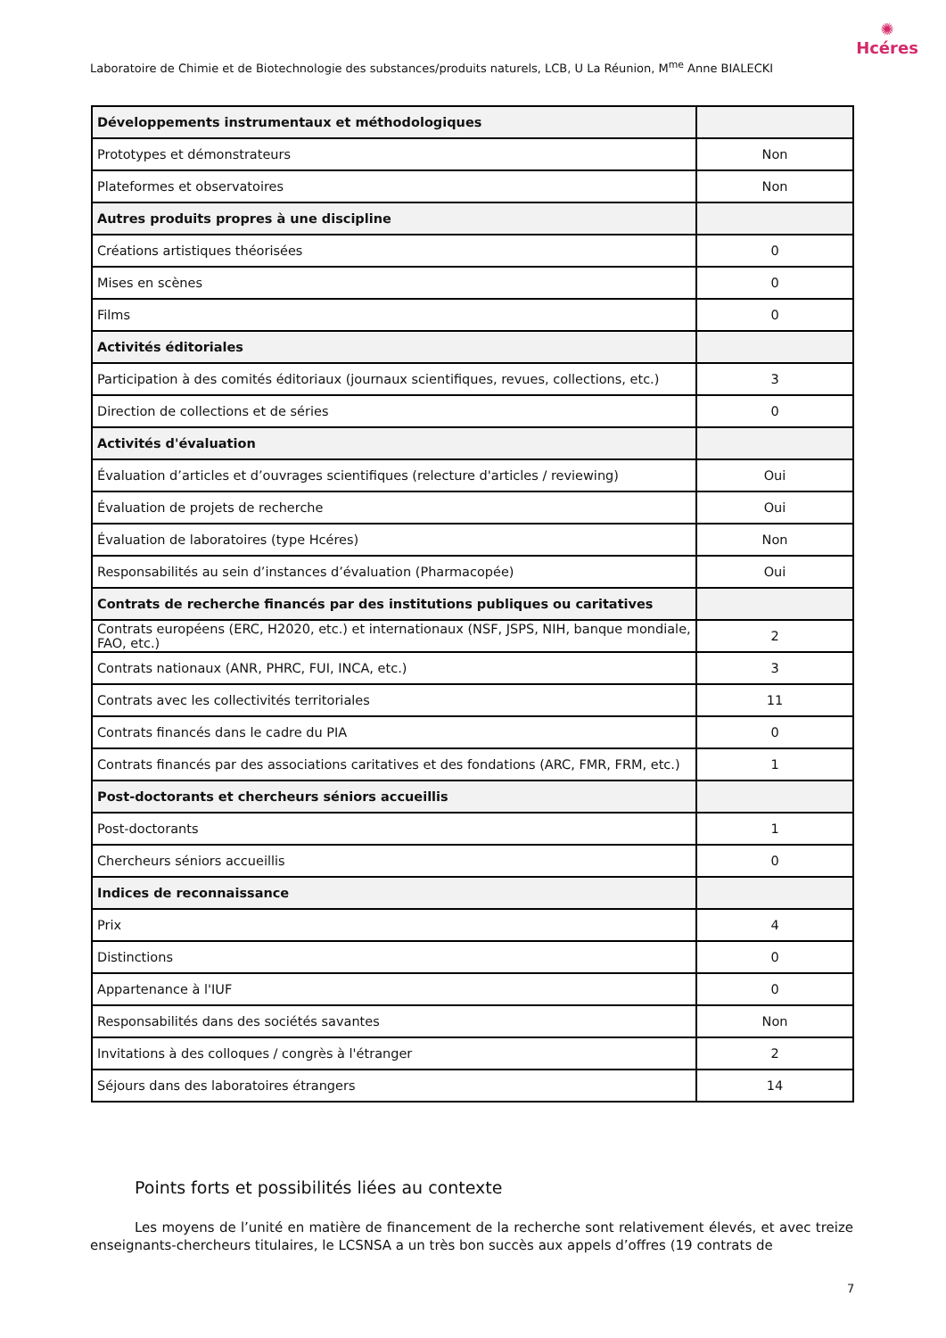Laboratoire de Chimie et de Biotechnologie des substances/produits naturels, LCB, U La Réunion, M<sup>me</sup> Anne BIALECKI
✺
Hcéres
| Développements instrumentaux et méthodologiques | |
| Prototypes et démonstrateurs | Non |
| Plateformes et observatoires | Non |
| Autres produits propres à une discipline | |
| Créations artistiques théorisées | 0 |
| Mises en scènes | 0 |
| Films | 0 |
| Activités éditoriales | |
| Participation à des comités éditoriaux (journaux scientifiques, revues, collections, etc.) | 3 |
| Direction de collections et de séries | 0 |
| Activités d'évaluation | |
| Évaluation d’articles et d’ouvrages scientifiques (relecture d'articles / reviewing) | Oui |
| Évaluation de projets de recherche | Oui |
| Évaluation de laboratoires (type Hcéres) | Non |
| Responsabilités au sein d’instances d’évaluation (Pharmacopée) | Oui |
| Contrats de recherche financés par des institutions publiques ou caritatives | |
| Contrats européens (ERC, H2020, etc.) et internationaux (NSF, JSPS, NIH, banque mondiale, FAO, etc.) | 2 |
| Contrats nationaux (ANR, PHRC, FUI, INCA, etc.) | 3 |
| Contrats avec les collectivités territoriales | 11 |
| Contrats financés dans le cadre du PIA | 0 |
| Contrats financés par des associations caritatives et des fondations (ARC, FMR, FRM, etc.) | 1 |
| Post-doctorants et chercheurs séniors accueillis | |
| Post-doctorants | 1 |
| Chercheurs séniors accueillis | 0 |
| Indices de reconnaissance | |
| Prix | 4 |
| Distinctions | 0 |
| Appartenance à l'IUF | 0 |
| Responsabilités dans des sociétés savantes | Non |
| Invitations à des colloques / congrès à l'étranger | 2 |
| Séjours dans des laboratoires étrangers | 14 |
Points forts et possibilités liées au contexte
Les moyens de l’unité en matière de financement de la recherche sont relativement élevés, et avec treize enseignants-chercheurs titulaires, le LCSNSA a un très bon succès aux appels d’offres (19 contrats de
7